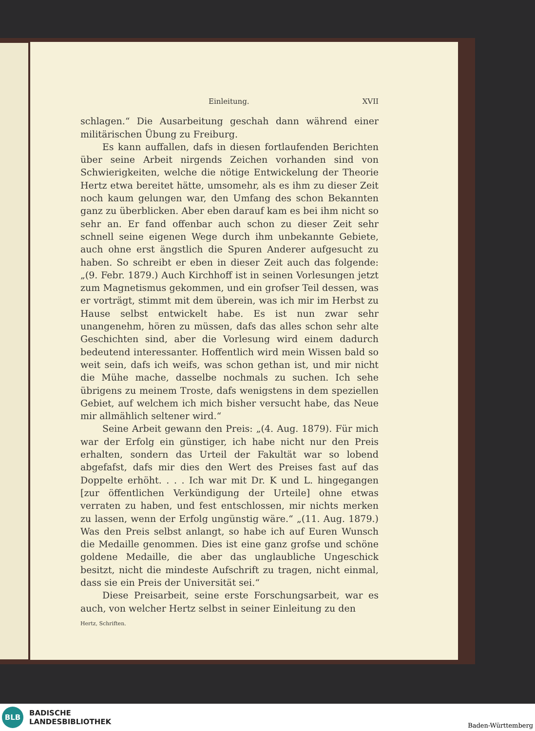Einleitung. XVII
schlagen.“ Die Ausarbeitung geschah dann während einer militärischen Übung zu Freiburg.
Es kann auffallen, dafs in diesen fortlaufenden Berichten über seine Arbeit nirgends Zeichen vorhanden sind von Schwierigkeiten, welche die nötige Entwickelung der Theorie Hertz etwa bereitet hätte, umsomehr, als es ihm zu dieser Zeit noch kaum gelungen war, den Umfang des schon Bekannten ganz zu überblicken. Aber eben darauf kam es bei ihm nicht so sehr an. Er fand offenbar auch schon zu dieser Zeit sehr schnell seine eigenen Wege durch ihm unbekannte Gebiete, auch ohne erst ängstlich die Spuren Anderer aufgesucht zu haben. So schreibt er eben in dieser Zeit auch das folgende: „(9. Febr. 1879.) Auch Kirchhoff ist in seinen Vorlesungen jetzt zum Magnetismus gekommen, und ein grofser Teil dessen, was er vorträgt, stimmt mit dem überein, was ich mir im Herbst zu Hause selbst entwickelt habe. Es ist nun zwar sehr unangenehm, hören zu müssen, dafs das alles schon sehr alte Geschichten sind, aber die Vorlesung wird einem dadurch bedeutend interessanter. Hoffentlich wird mein Wissen bald so weit sein, dafs ich weifs, was schon gethan ist, und mir nicht die Mühe mache, dasselbe nochmals zu suchen. Ich sehe übrigens zu meinem Troste, dafs wenigstens in dem speziellen Gebiet, auf welchem ich mich bisher versucht habe, das Neue mir allmählich seltener wird.“
Seine Arbeit gewann den Preis: „(4. Aug. 1879). Für mich war der Erfolg ein günstiger, ich habe nicht nur den Preis erhalten, sondern das Urteil der Fakultät war so lobend abgefafst, dafs mir dies den Wert des Preises fast auf das Doppelte erhöht. . . . Ich war mit Dr. K und L. hingegangen [zur öffentlichen Verkündigung der Urteile] ohne etwas verraten zu haben, und fest entschlossen, mir nichts merken zu lassen, wenn der Erfolg ungünstig wäre.“ „(11. Aug. 1879.) Was den Preis selbst anlangt, so habe ich auf Euren Wunsch die Medaille genommen. Dies ist eine ganz grofse und schöne goldene Medaille, die aber das unglaubliche Ungeschick besitzt, nicht die mindeste Aufschrift zu tragen, nicht einmal, dass sie ein Preis der Universität sei.“
Diese Preisarbeit, seine erste Forschungsarbeit, war es auch, von welcher Hertz selbst in seiner Einleitung zu den
Hertz, Schriften.
BLB
BADISCHE
LANDESBIBLIOTHEK
Baden-Württemberg